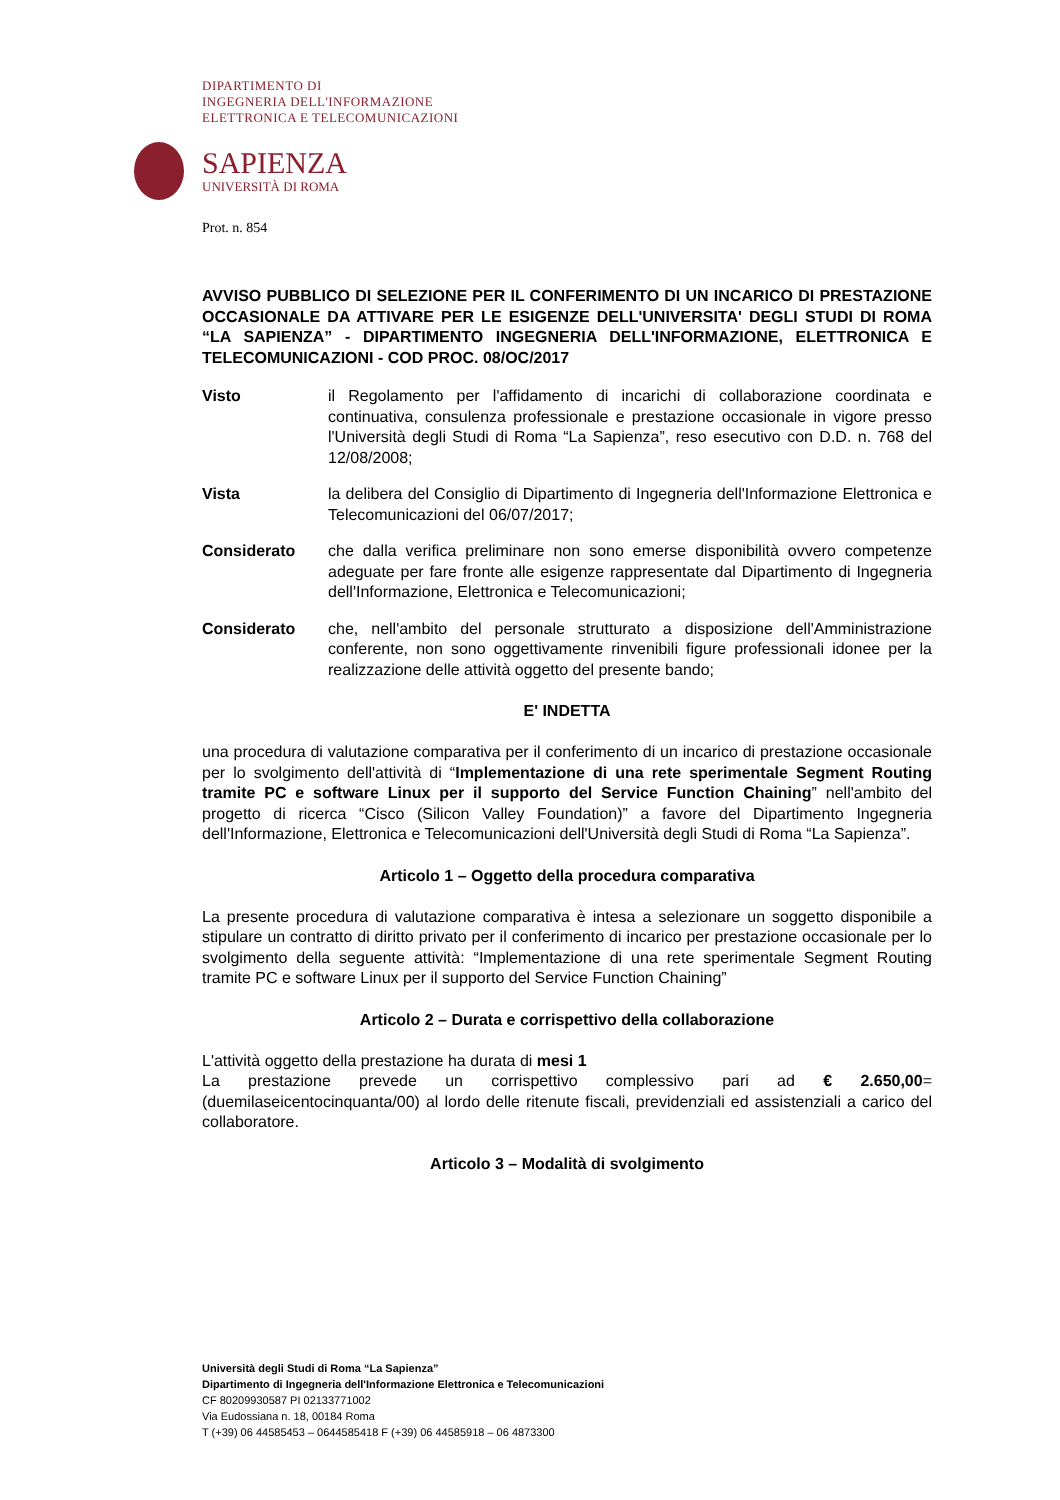DIPARTIMENTO DI
INGEGNERIA DELL'INFORMAZIONE
ELETTRONICA E TELECOMUNICAZIONI
SAPIENZA
UNIVERSITÀ DI ROMA
Prot. n. 854
AVVISO PUBBLICO DI SELEZIONE PER IL CONFERIMENTO DI UN INCARICO DI PRESTAZIONE OCCASIONALE DA ATTIVARE PER LE ESIGENZE DELL'UNIVERSITA' DEGLI STUDI DI ROMA “LA SAPIENZA” - DIPARTIMENTO INGEGNERIA DELL'INFORMAZIONE, ELETTRONICA E TELECOMUNICAZIONI - COD PROC. 08/OC/2017
Visto il Regolamento per l'affidamento di incarichi di collaborazione coordinata e continuativa, consulenza professionale e prestazione occasionale in vigore presso l'Università degli Studi di Roma “La Sapienza”, reso esecutivo con D.D. n. 768 del 12/08/2008;
Vista la delibera del Consiglio di Dipartimento di Ingegneria dell'Informazione Elettronica e Telecomunicazioni del 06/07/2017;
Considerato che dalla verifica preliminare non sono emerse disponibilità ovvero competenze adeguate per fare fronte alle esigenze rappresentate dal Dipartimento di Ingegneria dell'Informazione, Elettronica e Telecomunicazioni;
Considerato che, nell'ambito del personale strutturato a disposizione dell'Amministrazione conferente, non sono oggettivamente rinvenibili figure professionali idonee per la realizzazione delle attività oggetto del presente bando;
E' INDETTA
una procedura di valutazione comparativa per il conferimento di un incarico di prestazione occasionale per lo svolgimento dell'attività di “Implementazione di una rete sperimentale Segment Routing tramite PC e software Linux per il supporto del Service Function Chaining” nell'ambito del progetto di ricerca “Cisco (Silicon Valley Foundation)” a favore del Dipartimento Ingegneria dell'Informazione, Elettronica e Telecomunicazioni dell'Università degli Studi di Roma “La Sapienza”.
Articolo 1 – Oggetto della procedura comparativa
La presente procedura di valutazione comparativa è intesa a selezionare un soggetto disponibile a stipulare un contratto di diritto privato per il conferimento di incarico per prestazione occasionale per lo svolgimento della seguente attività: “Implementazione di una rete sperimentale Segment Routing tramite PC e software Linux per il supporto del Service Function Chaining”
Articolo 2 – Durata e corrispettivo della collaborazione
L'attività oggetto della prestazione ha durata di mesi 1
La prestazione prevede un corrispettivo complessivo pari ad € 2.650,00= (duemilaseicentocinquanta/00) al lordo delle ritenute fiscali, previdenziali ed assistenziali a carico del collaboratore.
Articolo 3 – Modalità di svolgimento
Università degli Studi di Roma “La Sapienza”
Dipartimento di Ingegneria dell'Informazione Elettronica e Telecomunicazioni
CF 80209930587 PI 02133771002
Via Eudossiana n. 18, 00184 Roma
T (+39) 06 44585453 – 0644585418 F (+39) 06 44585918 – 06 4873300